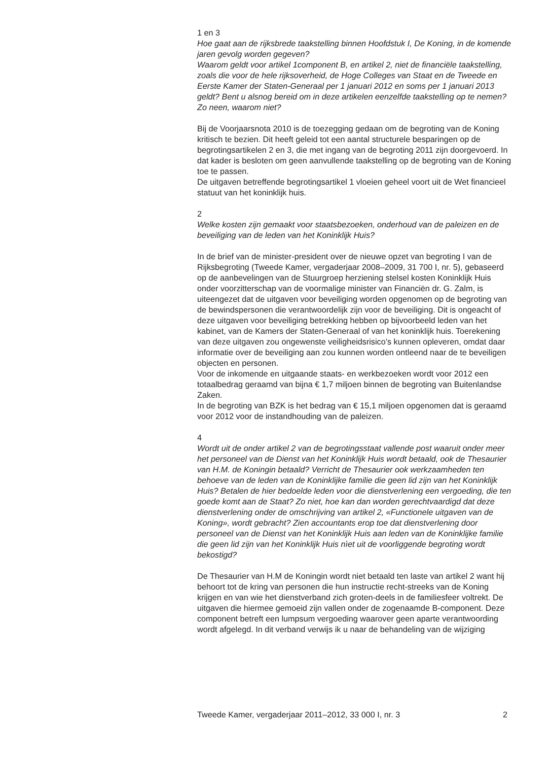1 en 3
Hoe gaat aan de rijksbrede taakstelling binnen Hoofdstuk I, De Koning, in de komende jaren gevolg worden gegeven?
Waarom geldt voor artikel 1component B, en artikel 2, niet de financiële taakstelling, zoals die voor de hele rijksoverheid, de Hoge Colleges van Staat en de Tweede en Eerste Kamer der Staten-Generaal per 1 januari 2012 en soms per 1 januari 2013 geldt? Bent u alsnog bereid om in deze artikelen eenzelfde taakstelling op te nemen? Zo neen, waarom niet?
Bij de Voorjaarsnota 2010 is de toezegging gedaan om de begroting van de Koning kritisch te bezien. Dit heeft geleid tot een aantal structurele besparingen op de begrotingsartikelen 2 en 3, die met ingang van de begroting 2011 zijn doorgevoerd. In dat kader is besloten om geen aanvullende taakstelling op de begroting van de Koning toe te passen.
De uitgaven betreffende begrotingsartikel 1 vloeien geheel voort uit de Wet financieel statuut van het koninklijk huis.
2
Welke kosten zijn gemaakt voor staatsbezoeken, onderhoud van de paleizen en de beveiliging van de leden van het Koninklijk Huis?
In de brief van de minister-president over de nieuwe opzet van begroting I van de Rijksbegroting (Tweede Kamer, vergaderjaar 2008–2009, 31 700 I, nr. 5), gebaseerd op de aanbevelingen van de Stuurgroep herziening stelsel kosten Koninklijk Huis onder voorzitterschap van de voormalige minister van Financiën dr. G. Zalm, is uiteengezet dat de uitgaven voor beveiliging worden opgenomen op de begroting van de bewindspersonen die verantwoordelijk zijn voor de beveiliging. Dit is ongeacht of deze uitgaven voor beveiliging betrekking hebben op bijvoorbeeld leden van het kabinet, van de Kamers der Staten-Generaal of van het koninklijk huis. Toerekening van deze uitgaven zou ongewenste veiligheidsrisico’s kunnen opleveren, omdat daar informatie over de beveiliging aan zou kunnen worden ontleend naar de te beveiligen objecten en personen.
Voor de inkomende en uitgaande staats- en werkbezoeken wordt voor 2012 een totaalbedrag geraamd van bijna € 1,7 miljoen binnen de begroting van Buitenlandse Zaken.
In de begroting van BZK is het bedrag van € 15,1 miljoen opgenomen dat is geraamd voor 2012 voor de instandhouding van de paleizen.
4
Wordt uit de onder artikel 2 van de begrotingsstaat vallende post waaruit onder meer het personeel van de Dienst van het Koninklijk Huis wordt betaald, ook de Thesaurier van H.M. de Koningin betaald? Verricht de Thesaurier ook werkzaamheden ten behoeve van de leden van de Koninklijke familie die geen lid zijn van het Koninklijk Huis? Betalen de hier bedoelde leden voor die dienstverlening een vergoeding, die ten goede komt aan de Staat? Zo niet, hoe kan dan worden gerechtvaardigd dat deze dienstverlening onder de omschrijving van artikel 2, «Functionele uitgaven van de Koning», wordt gebracht? Zien accountants erop toe dat dienstverlening door personeel van de Dienst van het Koninklijk Huis aan leden van de Koninklijke familie die geen lid zijn van het Koninklijk Huis nìet uit de voorliggende begroting wordt bekostigd?
De Thesaurier van H.M de Koningin wordt niet betaald ten laste van artikel 2 want hij behoort tot de kring van personen die hun instructie recht-streeks van de Koning krijgen en van wie het dienstverband zich groten-deels in de familiesfeer voltrekt. De uitgaven die hiermee gemoeid zijn vallen onder de zogenaamde B-component. Deze component betreft een lumpsum vergoeding waarover geen aparte verantwoording wordt afgelegd. In dit verband verwijs ik u naar de behandeling van de wijziging
Tweede Kamer, vergaderjaar 2011–2012, 33 000 I, nr. 3 2